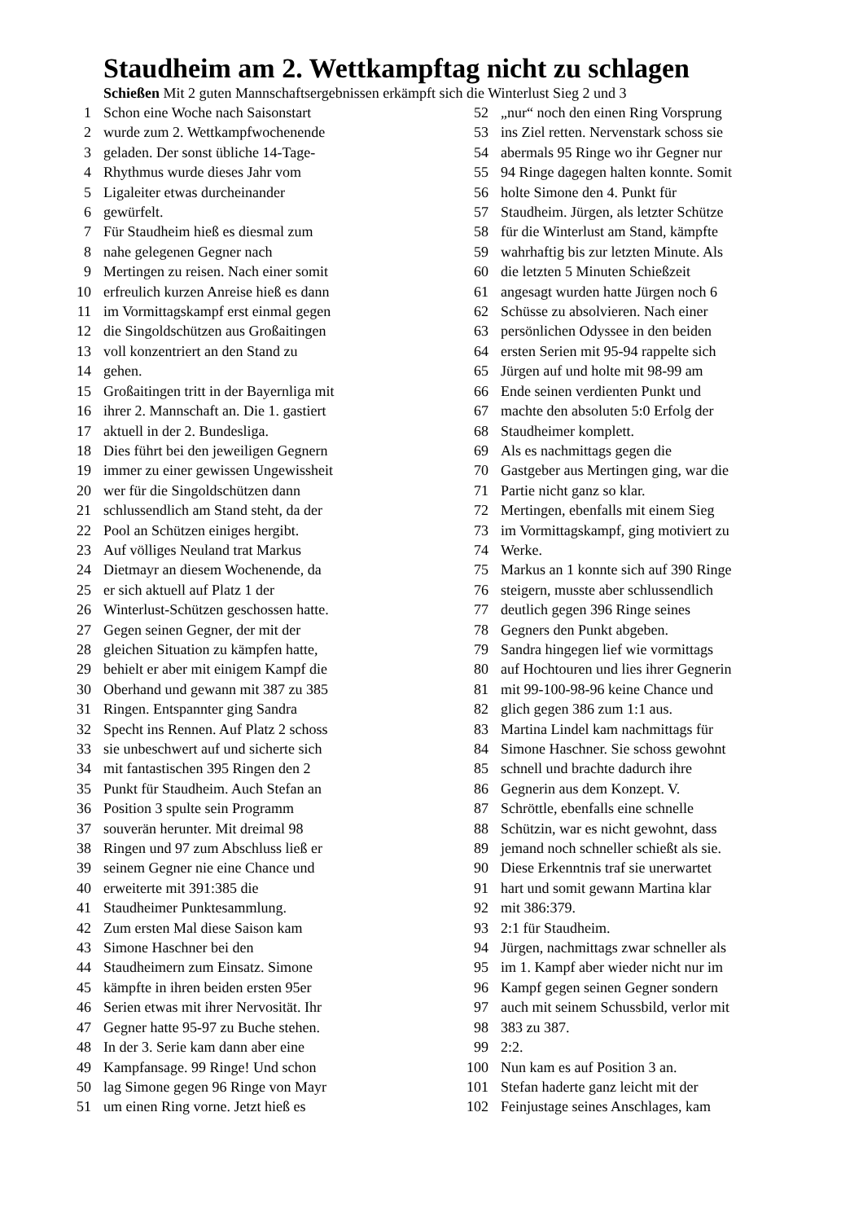Staudheim am 2. Wettkampftag nicht zu schlagen
Schießen Mit 2 guten Mannschaftsergebnissen erkämpft sich die Winterlust Sieg 2 und 3
1 Schon eine Woche nach Saisonstart
2 wurde zum 2. Wettkampfwochenende
3 geladen. Der sonst übliche 14-Tage-
4 Rhythmus wurde dieses Jahr vom
5 Ligaleiter etwas durcheinander
6 gewürfelt.
7 Für Staudheim hieß es diesmal zum
8 nahe gelegenen Gegner nach
9 Mertingen zu reisen. Nach einer somit
10 erfreulich kurzen Anreise hieß es dann
11 im Vormittagskampf erst einmal gegen
12 die Singoldschützen aus Großaitingen
13 voll konzentriert an den Stand zu
14 gehen.
15 Großaitingen tritt in der Bayernliga mit
16 ihrer 2. Mannschaft an. Die 1. gastiert
17 aktuell in der 2. Bundesliga.
18 Dies führt bei den jeweiligen Gegnern
19 immer zu einer gewissen Ungewissheit
20 wer für die Singoldschützen dann
21 schlussendlich am Stand steht, da der
22 Pool an Schützen einiges hergibt.
23 Auf völliges Neuland trat Markus
24 Dietmayr an diesem Wochenende, da
25 er sich aktuell auf Platz 1 der
26 Winterlust-Schützen geschossen hatte.
27 Gegen seinen Gegner, der mit der
28 gleichen Situation zu kämpfen hatte,
29 behielt er aber mit einigem Kampf die
30 Oberhand und gewann mit 387 zu 385
31 Ringen. Entspannter ging Sandra
32 Specht ins Rennen. Auf Platz 2 schoss
33 sie unbeschwert auf und sicherte sich
34 mit fantastischen 395 Ringen den 2
35 Punkt für Staudheim. Auch Stefan an
36 Position 3 spulte sein Programm
37 souverän herunter. Mit dreimal 98
38 Ringen und 97 zum Abschluss ließ er
39 seinem Gegner nie eine Chance und
40 erweiterte mit 391:385 die
41 Staudheimer Punktesammlung.
42 Zum ersten Mal diese Saison kam
43 Simone Haschner bei den
44 Staudheimern zum Einsatz. Simone
45 kämpfte in ihren beiden ersten 95er
46 Serien etwas mit ihrer Nervosität. Ihr
47 Gegner hatte 95-97 zu Buche stehen.
48 In der 3. Serie kam dann aber eine
49 Kampfansage. 99 Ringe! Und schon
50 lag Simone gegen 96 Ringe von Mayr
51 um einen Ring vorne. Jetzt hieß es
52 „nur“ noch den einen Ring Vorsprung
53 ins Ziel retten. Nervenstark schoss sie
54 abermals 95 Ringe wo ihr Gegner nur
55 94 Ringe dagegen halten konnte. Somit
56 holte Simone den 4. Punkt für
57 Staudheim. Jürgen, als letzter Schütze
58 für die Winterlust am Stand, kämpfte
59 wahrhaftig bis zur letzten Minute. Als
60 die letzten 5 Minuten Schießzeit
61 angesagt wurden hatte Jürgen noch 6
62 Schüsse zu absolvieren. Nach einer
63 persönlichen Odyssee in den beiden
64 ersten Serien mit 95-94 rappelte sich
65 Jürgen auf und holte mit 98-99 am
66 Ende seinen verdienten Punkt und
67 machte den absoluten 5:0 Erfolg der
68 Staudheimer komplett.
69 Als es nachmittags gegen die
70 Gastgeber aus Mertingen ging, war die
71 Partie nicht ganz so klar.
72 Mertingen, ebenfalls mit einem Sieg
73 im Vormittagskampf, ging motiviert zu
74 Werke.
75 Markus an 1 konnte sich auf 390 Ringe
76 steigern, musste aber schlussendlich
77 deutlich gegen 396 Ringe seines
78 Gegners den Punkt abgeben.
79 Sandra hingegen lief wie vormittags
80 auf Hochtouren und lies ihrer Gegnerin
81 mit 99-100-98-96 keine Chance und
82 glich gegen 386 zum 1:1 aus.
83 Martina Lindel kam nachmittags für
84 Simone Haschner. Sie schoss gewohnt
85 schnell und brachte dadurch ihre
86 Gegnerin aus dem Konzept. V.
87 Schröttle, ebenfalls eine schnelle
88 Schützin, war es nicht gewohnt, dass
89 jemand noch schneller schießt als sie.
90 Diese Erkenntnis traf sie unerwartet
91 hart und somit gewann Martina klar
92 mit 386:379.
93 2:1 für Staudheim.
94 Jürgen, nachmittags zwar schneller als
95 im 1. Kampf aber wieder nicht nur im
96 Kampf gegen seinen Gegner sondern
97 auch mit seinem Schussbild, verlor mit
98 383 zu 387.
99 2:2.
100 Nun kam es auf Position 3 an.
101 Stefan haderte ganz leicht mit der
102 Feinjustage seines Anschlages, kam